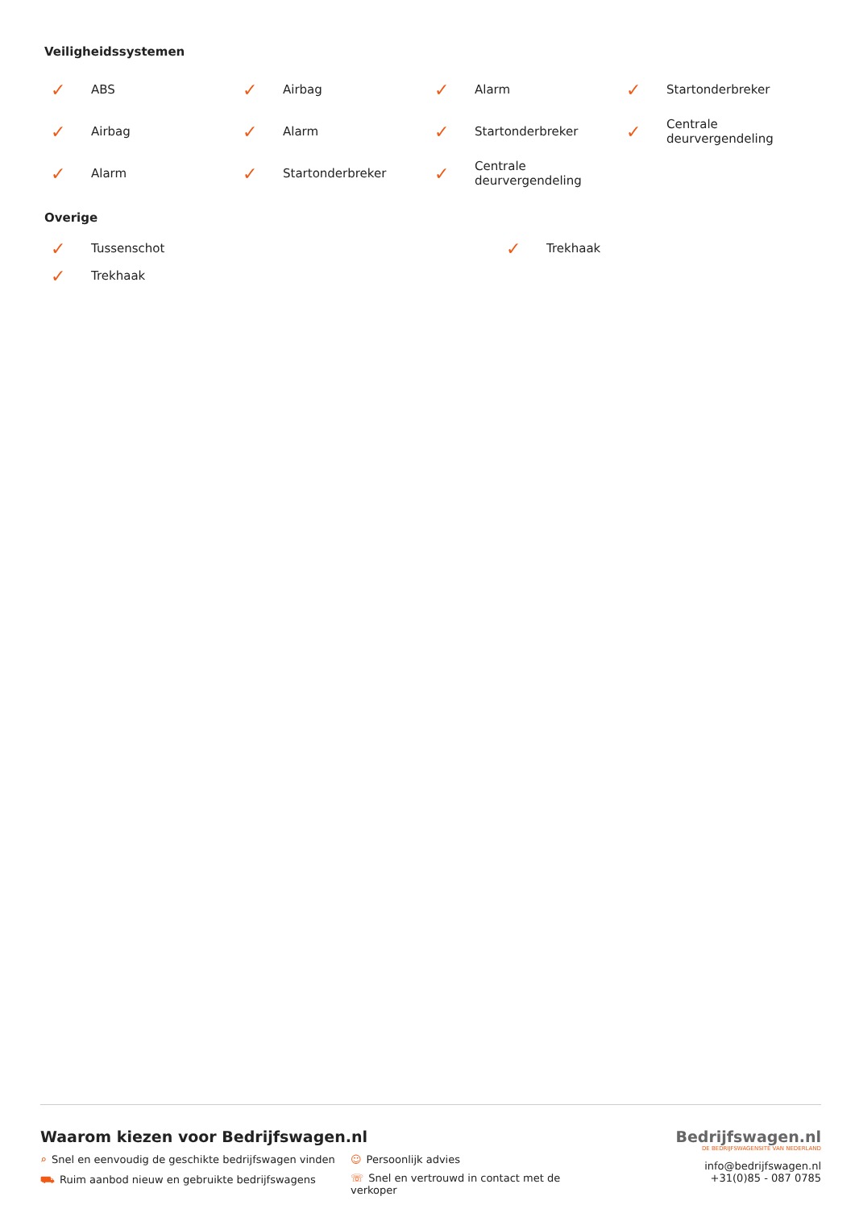Veiligheidssystemen
✓ ABS
✓ Airbag
✓ Alarm
✓ Startonderbreker
✓ Airbag
✓ Alarm
✓ Startonderbreker
✓ Centrale
deurvergendeling
✓ Alarm
✓ Startonderbreker
✓ Centrale
deurvergendeling
Overige
✓ Tussenschot
✓ Trekhaak
✓ Trekhaak
Waarom kiezen voor Bedrijfswagen.nl
⌕ Snel en eenvoudig de geschikte bedrijfswagen vinden
☺ Persoonlijk advies
⛟ Ruim aanbod nieuw en gebruikte bedrijfswagens
☏ Snel en vertrouwd in contact met de verkoper
Bedrijfswagen.nl
DE BEDRIJFSWAGENSITE VAN NEDERLAND
info@bedrijfswagen.nl
+31(0)85 - 087 0785